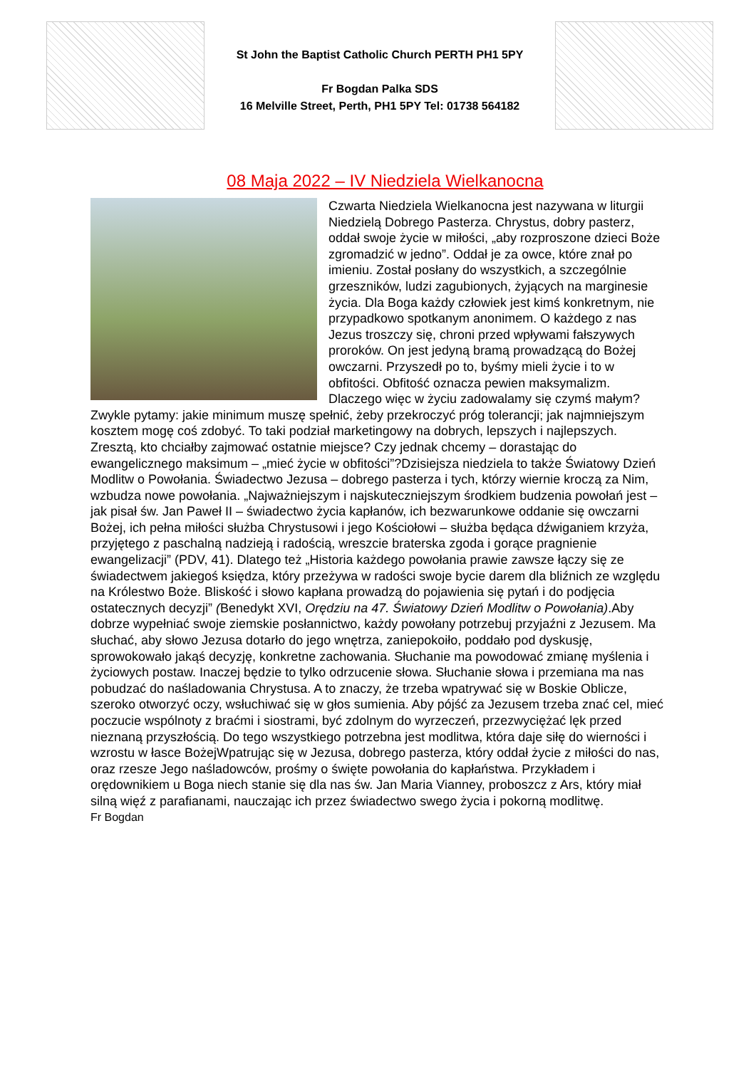St John the Baptist Catholic Church PERTH PH1 5PY
Fr Bogdan Palka SDS
16 Melville Street, Perth, PH1 5PY Tel: 01738 564182
08 Maja 2022 – IV Niedziela Wielkanocna
Czwarta Niedziela Wielkanocna jest nazywana w liturgii Niedzielą Dobrego Pasterza. Chrystus, dobry pasterz, oddał swoje życie w miłości, „aby rozproszone dzieci Boże zgromadzić w jedno”. Oddał je za owce, które znał po imieniu. Został posłany do wszystkich, a szczególnie grzeszników, ludzi zagubionych, żyjących na marginesie życia. Dla Boga każdy człowiek jest kimś konkretnym, nie przypadkowo spotkanym anonimem. O każdego z nas Jezus troszczy się, chroni przed wpływami fałszywych proroków. On jest jedyną bramą prowadzącą do Bożej owczarni. Przyszedł po to, byśmy mieli życie i to w obfitości. Obfitość oznacza pewien maksymalizm. Dlaczego więc w życiu zadowalamy się czymś małym? Zwykle pytamy: jakie minimum muszę spełnić, żeby przekroczyć próg tolerancji; jak najmniejszym kosztem mogę coś zdobyć. To taki podział marketingowy na dobrych, lepszych i najlepszych. Zresztą, kto chciałby zajmować ostatnie miejsce? Czy jednak chcemy – dorastając do ewangelicznego maksimum – „mieć życie w obfitości”?Dzisiejsza niedziela to także Światowy Dzień Modlitw o Powołania. Świadectwo Jezusa – dobrego pasterza i tych, którzy wiernie kroczą za Nim, wzbudza nowe powołania. „Najważniejszym i najskuteczniejszym środkiem budzenia powołań jest – jak pisał św. Jan Paweł II – świadectwo życia kapłanów, ich bezwarunkowe oddanie się owczarni Bożej, ich pełna miłości służba Chrystusowi i jego Kościołowi – służba będąca dźwiganiem krzyża, przyjętego z paschalną nadzieją i radością, wreszcie braterska zgoda i gorące pragnienie ewangelizacji” (PDV, 41). Dlatego też „Historia każdego powołania prawie zawsze łączy się ze świadectwem jakiegoś księdza, który przeżywa w radości swoje bycie darem dla bliźnich ze względu na Królestwo Boże. Bliskość i słowo kapłana prowadzą do pojawienia się pytań i do podjęcia ostatecznych decyzji” (Benedykt XVI, Orędziu na 47. Światowy Dzień Modlitw o Powołania).Aby dobrze wypełniać swoje ziemskie posłannictwo, każdy powołany potrzebuj przyjaźni z Jezusem. Ma słuchać, aby słowo Jezusa dotarło do jego wnętrza, zaniepokoiło, poddało pod dyskusję, sprowokowało jakąś decyzję, konkretne zachowania. Słuchanie ma powodować zmianę myślenia i życiowych postaw. Inaczej będzie to tylko odrzucenie słowa. Słuchanie słowa i przemiana ma nas pobudzać do naśladowania Chrystusa. A to znaczy, że trzeba wpatrywać się w Boskie Oblicze, szeroko otworzyć oczy, wsłuchiwać się w głos sumienia. Aby pójść za Jezusem trzeba znać cel, mieć poczucie wspólnoty z braćmi i siostrami, być zdolnym do wyrzeczeń, przezwyciężać lęk przed nieznaną przyszłością. Do tego wszystkiego potrzebna jest modlitwa, która daje siłę do wierności i wzrostu w łasce BożejWpatrując się w Jezusa, dobrego pasterza, który oddał życie z miłości do nas, oraz rzesze Jego naśladowców, prośmy o święte powołania do kapłaństwa. Przykładem i orędownikiem u Boga niech stanie się dla nas św. Jan Maria Vianney, proboszcz z Ars, który miał silną więź z parafianami, nauczając ich przez świadectwo swego życia i pokorną modlitwę.
Fr Bogdan